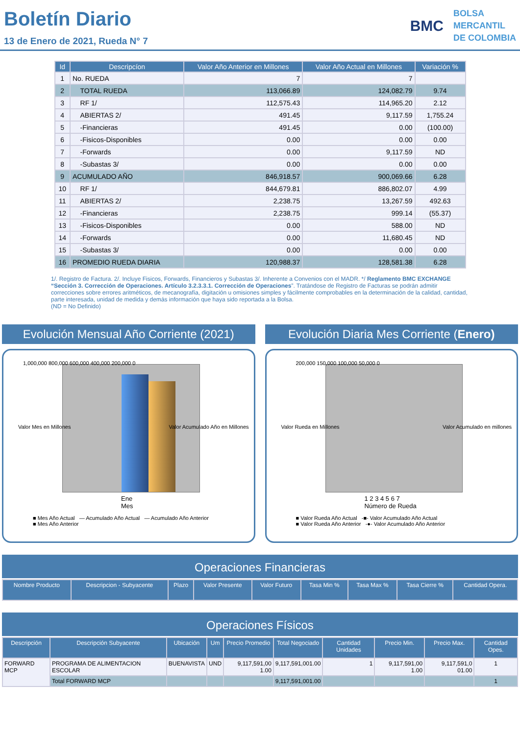Boletín Diario
13 de Enero de 2021, Rueda N° 7
BMC
BOLSA
MERCANTIL
DE COLOMBIA
| Id | Descripcíon | Valor Año Anterior en Millones | Valor Año Actual en Millones | Variación % |
| --- | --- | --- | --- | --- |
| 1 | No. RUEDA | 7 | 7 | |
| 2 | TOTAL RUEDA | 113,066.89 | 124,082.79 | 9.74 |
| 3 | RF 1/ | 112,575.43 | 114,965.20 | 2.12 |
| 4 | ABIERTAS 2/ | 491.45 | 9,117.59 | 1,755.24 |
| 5 | -Financieras | 491.45 | 0.00 | (100.00) |
| 6 | -Fisicos-Disponibles | 0.00 | 0.00 | 0.00 |
| 7 | -Forwards | 0.00 | 9,117.59 | ND |
| 8 | -Subastas 3/ | 0.00 | 0.00 | 0.00 |
| 9 | ACUMULADO AÑO | 846,918.57 | 900,069.66 | 6.28 |
| 10 | RF 1/ | 844,679.81 | 886,802.07 | 4.99 |
| 11 | ABIERTAS 2/ | 2,238.75 | 13,267.59 | 492.63 |
| 12 | -Financieras | 2,238.75 | 999.14 | (55.37) |
| 13 | -Fisicos-Disponibles | 0.00 | 588.00 | ND |
| 14 | -Forwards | 0.00 | 11,680.45 | ND |
| 15 | -Subastas 3/ | 0.00 | 0.00 | 0.00 |
| 16 | PROMEDIO RUEDA DIARIA | 120,988.37 | 128,581.38 | 6.28 |
1/. Registro de Factura. 2/. Incluye Fisicos, Forwards, Financieros y Subastas 3/. Inherente a Convenios con el MADR. */ Reglamento BMC EXCHANGE “Sección 3. Corrección de Operaciones. Artículo 3.2.3.3.1. Corrección de Operaciones”. Tratándose de Registro de Facturas se podrán admitir correcciones sobre errores aritméticos, de mecanografía, digitación u omisiones simples y fácilmente comprobables en la determinación de la calidad, cantidad, parte interesada, unidad de medida y demás información que haya sido reportada a la Bolsa.
(ND = No Definido)
Evolución Mensual Año Corriente (2021)
1,000,000 800,000 600,000 400,000 200,000 0
Valor Mes en Millones
Valor Acumulado Año en Millones
Ene
Mes
■ Mes Año Actual — Acumulado Año Actual — Acumulado Año Anterior
■ Mes Año Anterior
Evolución Diaria Mes Corriente (Enero)
200,000 150,000 100,000 50,000 0
Valor Rueda en Millones Valor Acumulado en millones
1 2 3 4 5 6 7
Número de Rueda
■ Valor Rueda Año Actual -■- Valor Acumulado Año Actual
■ Valor Rueda Año Anterior -●- Valor Acumulado Año Anterior
Operaciones Financieras
| Nombre Producto | Descripcion - Subyacente | Plazo | Valor Presente | Valor Futuro | Tasa Min % | Tasa Max % | Tasa Cierre % | Cantidad Opera. |
| --- | --- | --- | --- | --- | --- | --- | --- | --- |
Operaciones Físicos
| Descripción | Descripción Subyacente | Ubicación | Um | Precio Promedio | Total Negociado | Cantidad Unidades | Precio Min. | Precio Max. | Cantidad Opes. |
| --- | --- | --- | --- | --- | --- | --- | --- | --- | --- |
| FORWARD MCP | PROGRAMA DE ALIMENTACION ESCOLAR | BUENAVISTA | UND | 9,117,591,00 1.00 | 9,117,591,001.00 | 1 | 9,117,591,00 1.00 | 9,117,591,0 01.00 | 1 |
| | Total FORWARD MCP | | | | 9,117,591,001.00 | | | | 1 |